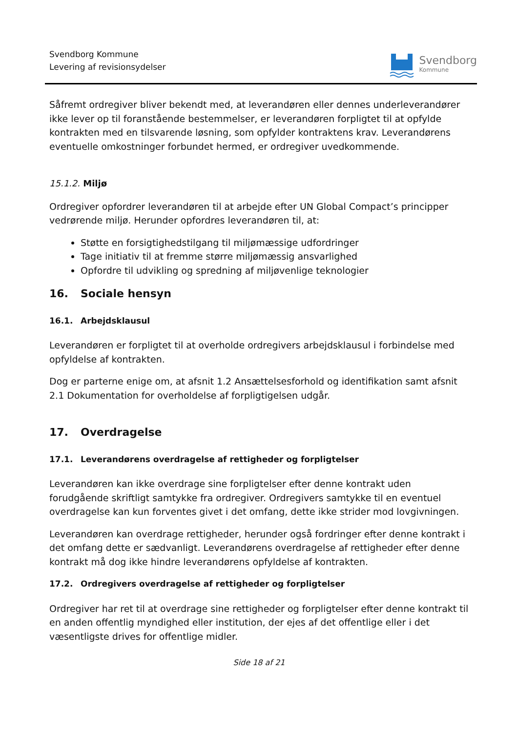Svendborg Kommune
Levering af revisionsydelser
Svendborg
Kommune
Såfremt ordregiver bliver bekendt med, at leverandøren eller dennes underleverandører ikke lever op til foranstående bestemmelser, er leverandøren forpligtet til at opfylde kontrakten med en tilsvarende løsning, som opfylder kontraktens krav. Leverandørens eventuelle omkostninger forbundet hermed, er ordregiver uvedkommende.
15.1.2. Miljø
Ordregiver opfordrer leverandøren til at arbejde efter UN Global Compact’s principper vedrørende miljø. Herunder opfordres leverandøren til, at:
Støtte en forsigtighedstilgang til miljømæssige udfordringer
Tage initiativ til at fremme større miljømæssig ansvarlighed
Opfordre til udvikling og spredning af miljøvenlige teknologier
16. Sociale hensyn
16.1. Arbejdsklausul
Leverandøren er forpligtet til at overholde ordregivers arbejdsklausul i forbindelse med opfyldelse af kontrakten.
Dog er parterne enige om, at afsnit 1.2 Ansættelsesforhold og identifikation samt afsnit 2.1 Dokumentation for overholdelse af forpligtigelsen udgår.
17. Overdragelse
17.1. Leverandørens overdragelse af rettigheder og forpligtelser
Leverandøren kan ikke overdrage sine forpligtelser efter denne kontrakt uden forudgående skriftligt samtykke fra ordregiver. Ordregivers samtykke til en eventuel overdragelse kan kun forventes givet i det omfang, dette ikke strider mod lovgivningen.
Leverandøren kan overdrage rettigheder, herunder også fordringer efter denne kontrakt i det omfang dette er sædvanligt. Leverandørens overdragelse af rettigheder efter denne kontrakt må dog ikke hindre leverandørens opfyldelse af kontrakten.
17.2. Ordregivers overdragelse af rettigheder og forpligtelser
Ordregiver har ret til at overdrage sine rettigheder og forpligtelser efter denne kontrakt til en anden offentlig myndighed eller institution, der ejes af det offentlige eller i det væsentligste drives for offentlige midler.
Side 18 af 21